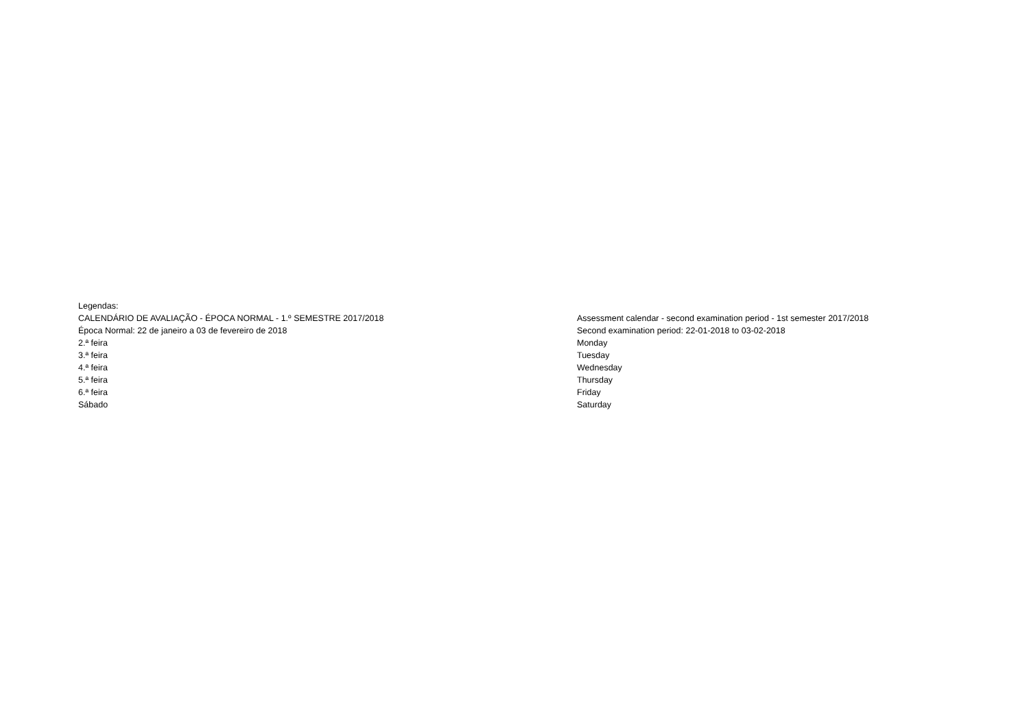Legendas:
CALENDÁRIO DE AVALIAÇÃO - ÉPOCA NORMAL - 1.º SEMESTRE 2017/2018 Assessment calendar - second examination period - 1st semester 2017/2018
Época Normal: 22 de janeiro a 03 de fevereiro de 2018 Second examination period: 22-01-2018 to 03-02-2018
2.ª feira Monday
3.ª feira Tuesday
4.ª feira Wednesday
5.ª feira Thursday
6.ª feira Friday
Sábado Saturday